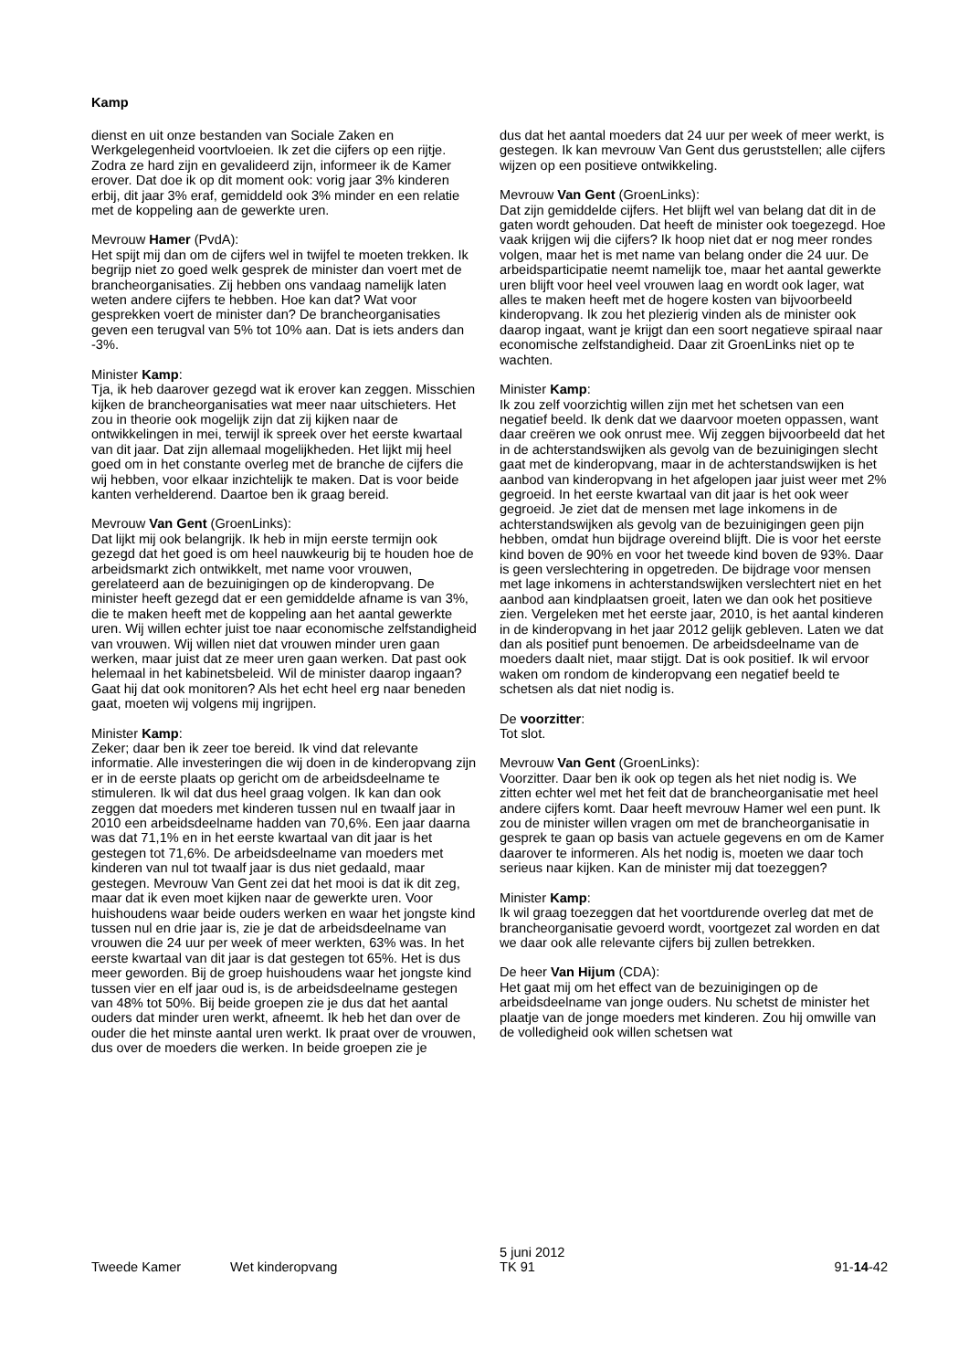Kamp
dienst en uit onze bestanden van Sociale Zaken en Werkgelegenheid voortvloeien. Ik zet die cijfers op een rijtje. Zodra ze hard zijn en gevalideerd zijn, informeer ik de Kamer erover. Dat doe ik op dit moment ook: vorig jaar 3% kinderen erbij, dit jaar 3% eraf, gemiddeld ook 3% minder en een relatie met de koppeling aan de gewerkte uren.
Mevrouw Hamer (PvdA):
Het spijt mij dan om de cijfers wel in twijfel te moeten trekken. Ik begrijp niet zo goed welk gesprek de minister dan voert met de brancheorganisaties. Zij hebben ons vandaag namelijk laten weten andere cijfers te hebben. Hoe kan dat? Wat voor gesprekken voert de minister dan? De brancheorganisaties geven een terugval van 5% tot 10% aan. Dat is iets anders dan -3%.
Minister Kamp:
Tja, ik heb daarover gezegd wat ik erover kan zeggen. Misschien kijken de brancheorganisaties wat meer naar uitschieters. Het zou in theorie ook mogelijk zijn dat zij kijken naar de ontwikkelingen in mei, terwijl ik spreek over het eerste kwartaal van dit jaar. Dat zijn allemaal mogelijkheden. Het lijkt mij heel goed om in het constante overleg met de branche de cijfers die wij hebben, voor elkaar inzichtelijk te maken. Dat is voor beide kanten verhelderend. Daartoe ben ik graag bereid.
Mevrouw Van Gent (GroenLinks):
Dat lijkt mij ook belangrijk. Ik heb in mijn eerste termijn ook gezegd dat het goed is om heel nauwkeurig bij te houden hoe de arbeidsmarkt zich ontwikkelt, met name voor vrouwen, gerelateerd aan de bezuinigingen op de kinderopvang. De minister heeft gezegd dat er een gemiddelde afname is van 3%, die te maken heeft met de koppeling aan het aantal gewerkte uren. Wij willen echter juist toe naar economische zelfstandigheid van vrouwen. Wij willen niet dat vrouwen minder uren gaan werken, maar juist dat ze meer uren gaan werken. Dat past ook helemaal in het kabinetsbeleid. Wil de minister daarop ingaan? Gaat hij dat ook monitoren? Als het echt heel erg naar beneden gaat, moeten wij volgens mij ingrijpen.
Minister Kamp:
Zeker; daar ben ik zeer toe bereid. Ik vind dat relevante informatie. Alle investeringen die wij doen in de kinderopvang zijn er in de eerste plaats op gericht om de arbeidsdeelname te stimuleren. Ik wil dat dus heel graag volgen. Ik kan dan ook zeggen dat moeders met kinderen tussen nul en twaalf jaar in 2010 een arbeidsdeelname hadden van 70,6%. Een jaar daarna was dat 71,1% en in het eerste kwartaal van dit jaar is het gestegen tot 71,6%. De arbeidsdeelname van moeders met kinderen van nul tot twaalf jaar is dus niet gedaald, maar gestegen. Mevrouw Van Gent zei dat het mooi is dat ik dit zeg, maar dat ik even moet kijken naar de gewerkte uren. Voor huishoudens waar beide ouders werken en waar het jongste kind tussen nul en drie jaar is, zie je dat de arbeidsdeelname van vrouwen die 24 uur per week of meer werkten, 63% was. In het eerste kwartaal van dit jaar is dat gestegen tot 65%. Het is dus meer geworden. Bij de groep huishoudens waar het jongste kind tussen vier en elf jaar oud is, is de arbeidsdeelname gestegen van 48% tot 50%. Bij beide groepen zie je dus dat het aantal ouders dat minder uren werkt, afneemt. Ik heb het dan over de ouder die het minste aantal uren werkt. Ik praat over de vrouwen, dus over de moeders die werken. In beide groepen zie je
dus dat het aantal moeders dat 24 uur per week of meer werkt, is gestegen. Ik kan mevrouw Van Gent dus geruststellen; alle cijfers wijzen op een positieve ontwikkeling.
Mevrouw Van Gent (GroenLinks):
Dat zijn gemiddelde cijfers. Het blijft wel van belang dat dit in de gaten wordt gehouden. Dat heeft de minister ook toegezegd. Hoe vaak krijgen wij die cijfers? Ik hoop niet dat er nog meer rondes volgen, maar het is met name van belang onder die 24 uur. De arbeidsparticipatie neemt namelijk toe, maar het aantal gewerkte uren blijft voor heel veel vrouwen laag en wordt ook lager, wat alles te maken heeft met de hogere kosten van bijvoorbeeld kinderopvang. Ik zou het plezierig vinden als de minister ook daarop ingaat, want je krijgt dan een soort negatieve spiraal naar economische zelfstandigheid. Daar zit GroenLinks niet op te wachten.
Minister Kamp:
Ik zou zelf voorzichtig willen zijn met het schetsen van een negatief beeld. Ik denk dat we daarvoor moeten oppassen, want daar creëren we ook onrust mee. Wij zeggen bijvoorbeeld dat het in de achterstandswijken als gevolg van de bezuinigingen slecht gaat met de kinderopvang, maar in de achterstandswijken is het aanbod van kinderopvang in het afgelopen jaar juist weer met 2% gegroeid. In het eerste kwartaal van dit jaar is het ook weer gegroeid. Je ziet dat de mensen met lage inkomens in de achterstandswijken als gevolg van de bezuinigingen geen pijn hebben, omdat hun bijdrage overeind blijft. Die is voor het eerste kind boven de 90% en voor het tweede kind boven de 93%. Daar is geen verslechtering in opgetreden. De bijdrage voor mensen met lage inkomens in achterstandswijken verslechtert niet en het aanbod aan kindplaatsen groeit, laten we dan ook het positieve zien. Vergeleken met het eerste jaar, 2010, is het aantal kinderen in de kinderopvang in het jaar 2012 gelijk gebleven. Laten we dat dan als positief punt benoemen. De arbeidsdeelname van de moeders daalt niet, maar stijgt. Dat is ook positief. Ik wil ervoor waken om rondom de kinderopvang een negatief beeld te schetsen als dat niet nodig is.
De voorzitter:
Tot slot.
Mevrouw Van Gent (GroenLinks):
Voorzitter. Daar ben ik ook op tegen als het niet nodig is. We zitten echter wel met het feit dat de brancheorganisatie met heel andere cijfers komt. Daar heeft mevrouw Hamer wel een punt. Ik zou de minister willen vragen om met de brancheorganisatie in gesprek te gaan op basis van actuele gegevens en om de Kamer daarover te informeren. Als het nodig is, moeten we daar toch serieus naar kijken. Kan de minister mij dat toezeggen?
Minister Kamp:
Ik wil graag toezeggen dat het voortdurende overleg dat met de brancheorganisatie gevoerd wordt, voortgezet zal worden en dat we daar ook alle relevante cijfers bij zullen betrekken.
De heer Van Hijum (CDA):
Het gaat mij om het effect van de bezuinigingen op de arbeidsdeelname van jonge ouders. Nu schetst de minister het plaatje van de jonge moeders met kinderen. Zou hij omwille van de volledigheid ook willen schetsen wat
Tweede Kamer
Wet kinderopvang
5 juni 2012
TK 91
91-14-42